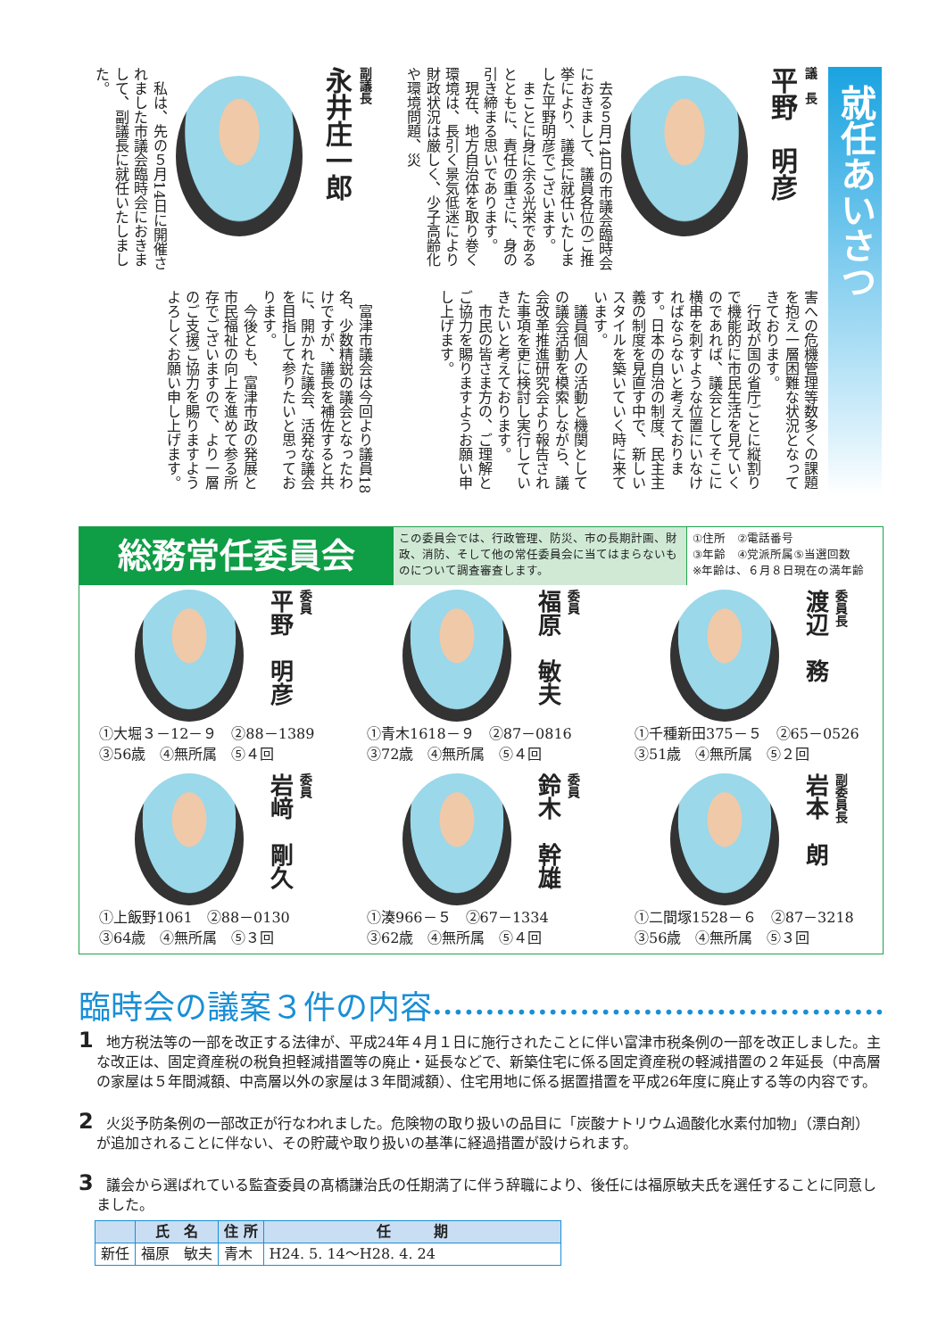就任あいさつ
議　長
平野　明彦
　去る５月14日の市議会臨時会におきまして、議員各位のご推挙により、議長に就任いたしました平野明彦でございます。
　まことに身に余る光栄であるとともに、責任の重さに、身の引き締まる思いであります。
　現在、地方自治体を取り巻く環境は、長引く景気低迷により財政状況は厳しく、少子高齢化や環境問題、災
害への危機管理等数多くの課題を抱え一層困難な状況となってきております。
　行政が国の省庁ごとに縦割りで機能的に市民生活を見ていくのであれば、議会としてそこに横串を刺すような位置にいなければならないと考えております。日本の自治の制度、民主主義の制度を見直す中で、新しいスタイルを築いていく時に来ています。
　議員個人の活動と機関としての議会活動を模索しながら、議会改革推進研究会より報告された事項を更に検討し実行していきたいと考えております。
　市民の皆さま方の、ご理解とご協力を賜りますようお願い申し上げます。
副議長
永井庄一郎
　私は、先の５月14日に開催されました市議会臨時会におきまして、副議長に就任いたしました。
　富津市議会は今回より議員18名、少数精鋭の議会となったわけですが、議長を補佐すると共に、開かれた議会、活発な議会を目指して参りたいと思っております。
　今後とも、富津市政の発展と市民福祉の向上を進めて参る所存でございますので、より一層のご支援ご協力を賜りますようよろしくお願い申し上げます。
総務常任委員会
この委員会では、行政管理、防災、市の長期計画、財政、消防、そして他の常任委員会に当てはまらないものについて調査審査します。
①住所　②電話番号
③年齢　④党派所属⑤当選回数
※年齢は、６月８日現在の満年齢
委員長
渡辺　務
①千種新田375－５　②65－0526
③51歳　④無所属　⑤２回
委員
福原　敏夫
①青木1618－９　②87－0816
③72歳　④無所属　⑤４回
委員
平野　明彦
①大堀３－12－９　②88－1389
③56歳　④無所属　⑤４回
副委員長
岩本　朗
①二間塚1528－６　②87－3218
③56歳　④無所属　⑤３回
委員
鈴木　幹雄
①湊966－５　②67－1334
③62歳　④無所属　⑤４回
委員
岩﨑　剛久
①上飯野1061　②88－0130
③64歳　④無所属　⑤３回
臨時会の議案３件の内容••••••••••••••••••••••••••••••••••••••••••••••••••
1 地方税法等の一部を改正する法律が、平成24年４月１日に施行されたことに伴い富津市税条例の一部を改正しました。主な改正は、固定資産税の税負担軽減措置等の廃止・延長などで、新築住宅に係る固定資産税の軽減措置の２年延長（中高層の家屋は５年間減額、中高層以外の家屋は３年間減額）、住宅用地に係る据置措置を平成26年度に廃止する等の内容です。
2 火災予防条例の一部改正が行なわれました。危険物の取り扱いの品目に「炭酸ナトリウム過酸化水素付加物」（漂白剤）が追加されることに伴ない、その貯蔵や取り扱いの基準に経過措置が設けられます。
3 議会から選ばれている監査委員の髙橋謙治氏の任期満了に伴う辞職により、後任には福原敏夫氏を選任することに同意しました。
| | 氏 名 | 住 所 | 任 期 |
| --- | --- | --- | --- |
| 新任 | 福原 敏夫 | 青木 | H24. 5. 14～H28. 4. 24 |